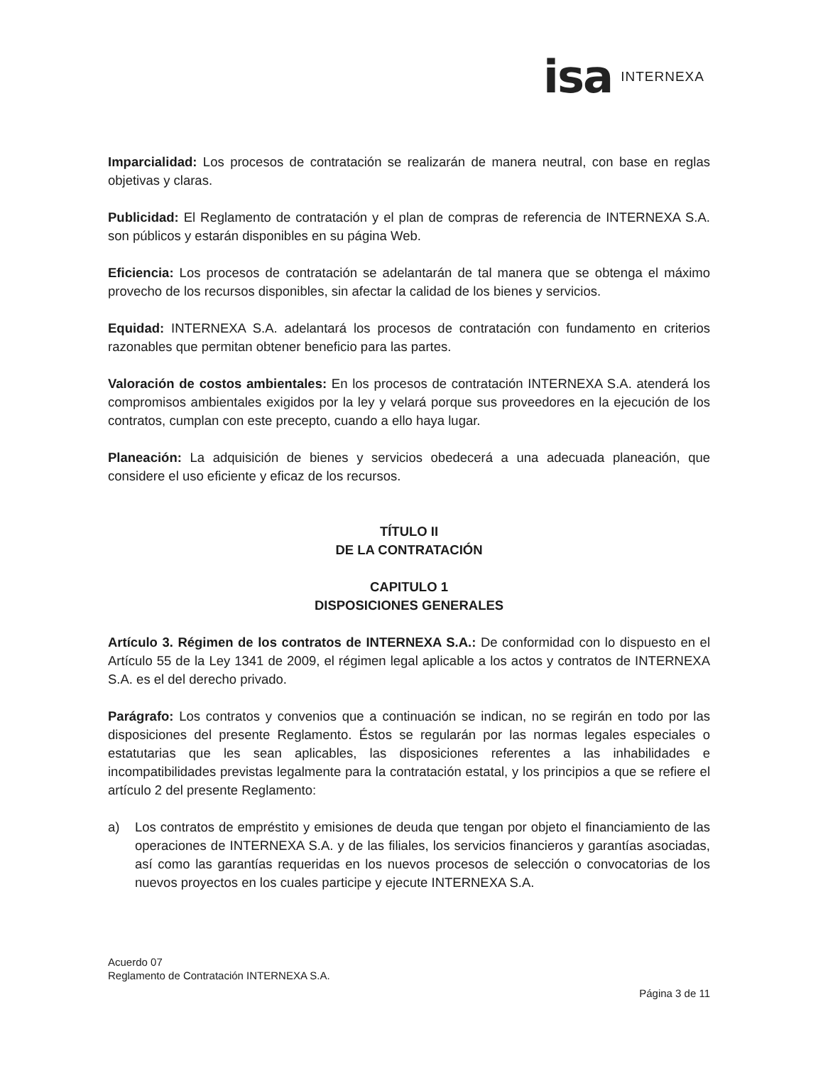isa INTERNEXA
Imparcialidad: Los procesos de contratación se realizarán de manera neutral, con base en reglas objetivas y claras.
Publicidad: El Reglamento de contratación y el plan de compras de referencia de INTERNEXA S.A. son públicos y estarán disponibles en su página Web.
Eficiencia: Los procesos de contratación se adelantarán de tal manera que se obtenga el máximo provecho de los recursos disponibles, sin afectar la calidad de los bienes y servicios.
Equidad: INTERNEXA S.A. adelantará los procesos de contratación con fundamento en criterios razonables que permitan obtener beneficio para las partes.
Valoración de costos ambientales: En los procesos de contratación INTERNEXA S.A. atenderá los compromisos ambientales exigidos por la ley y velará porque sus proveedores en la ejecución de los contratos, cumplan con este precepto, cuando a ello haya lugar.
Planeación: La adquisición de bienes y servicios obedecerá a una adecuada planeación, que considere el uso eficiente y eficaz de los recursos.
TÍTULO II
DE LA CONTRATACIÓN
CAPITULO 1
DISPOSICIONES GENERALES
Artículo 3. Régimen de los contratos de INTERNEXA S.A.: De conformidad con lo dispuesto en el Artículo 55 de la Ley 1341 de 2009, el régimen legal aplicable a los actos y contratos de INTERNEXA S.A. es el del derecho privado.
Parágrafo: Los contratos y convenios que a continuación se indican, no se regirán en todo por las disposiciones del presente Reglamento. Éstos se regularán por las normas legales especiales o estatutarias que les sean aplicables, las disposiciones referentes a las inhabilidades e incompatibilidades previstas legalmente para la contratación estatal, y los principios a que se refiere el artículo 2 del presente Reglamento:
a) Los contratos de empréstito y emisiones de deuda que tengan por objeto el financiamiento de las operaciones de INTERNEXA S.A. y de las filiales, los servicios financieros y garantías asociadas, así como las garantías requeridas en los nuevos procesos de selección o convocatorias de los nuevos proyectos en los cuales participe y ejecute INTERNEXA S.A.
Acuerdo 07
Reglamento de Contratación INTERNEXA S.A.
Página 3 de 11